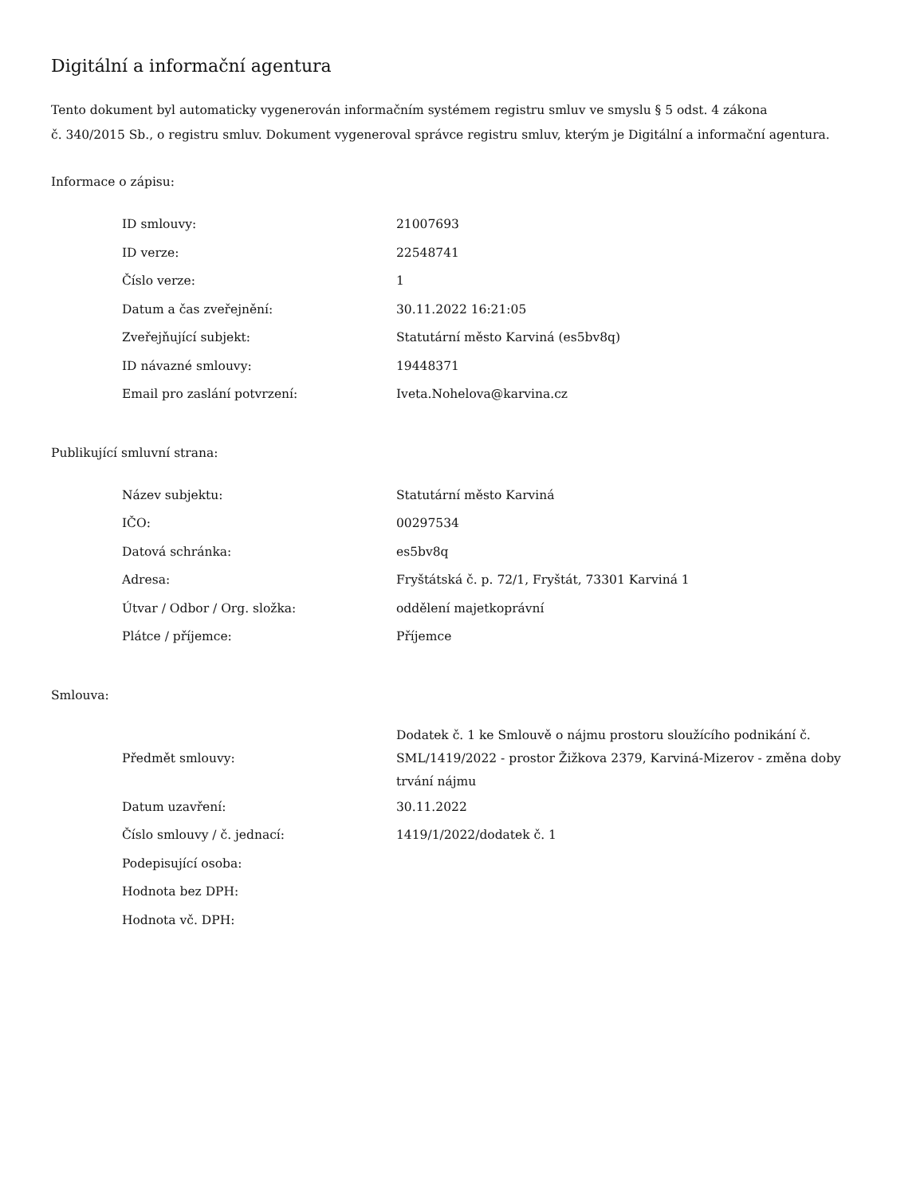Digitální a informační agentura
Tento dokument byl automaticky vygenerován informačním systémem registru smluv ve smyslu § 5 odst. 4 zákona
č. 340/2015 Sb., o registru smluv. Dokument vygeneroval správce registru smluv, kterým je Digitální a informační agentura.
Informace o zápisu:
| ID smlouvy: | 21007693 |
| ID verze: | 22548741 |
| Číslo verze: | 1 |
| Datum a čas zveřejnění: | 30.11.2022 16:21:05 |
| Zveřejňující subjekt: | Statutární město Karviná (es5bv8q) |
| ID návazné smlouvy: | 19448371 |
| Email pro zaslání potvrzení: | Iveta.Nohelova@karvina.cz |
Publikující smluvní strana:
| Název subjektu: | Statutární město Karviná |
| IČO: | 00297534 |
| Datová schránka: | es5bv8q |
| Adresa: | Fryštátská č. p. 72/1, Fryštát, 73301 Karviná 1 |
| Útvar / Odbor / Org. složka: | oddělení majetkoprávní |
| Plátce / příjemce: | Příjemce |
Smlouva:
| Předmět smlouvy: | Dodatek č. 1 ke Smlouvě o nájmu prostoru sloužícího podnikání č. SML/1419/2022 - prostor Žižkova 2379, Karviná-Mizerov - změna doby trvání nájmu |
| Datum uzavření: | 30.11.2022 |
| Číslo smlouvy / č. jednací: | 1419/1/2022/dodatek č. 1 |
| Podepisující osoba: | |
| Hodnota bez DPH: | |
| Hodnota vč. DPH: | |